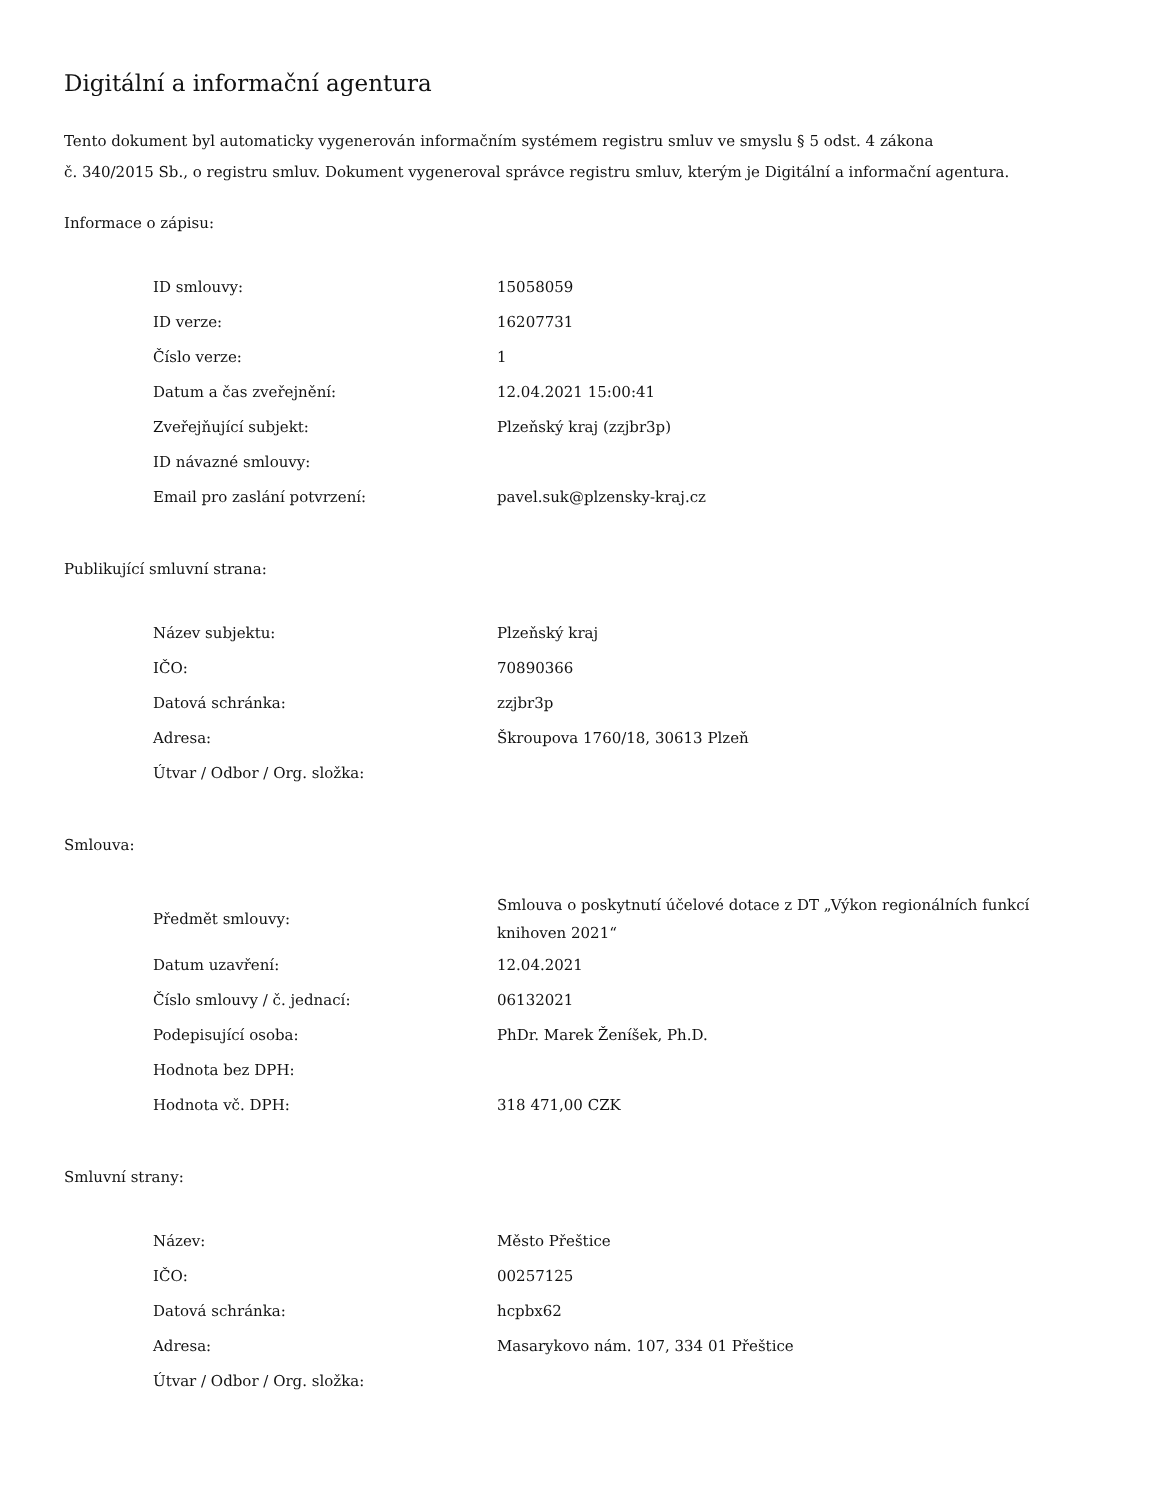Digitální a informační agentura
Tento dokument byl automaticky vygenerován informačním systémem registru smluv ve smyslu § 5 odst. 4 zákona
č. 340/2015 Sb., o registru smluv. Dokument vygeneroval správce registru smluv, kterým je Digitální a informační agentura.
Informace o zápisu:
| ID smlouvy: | 15058059 |
| ID verze: | 16207731 |
| Číslo verze: | 1 |
| Datum a čas zveřejnění: | 12.04.2021 15:00:41 |
| Zveřejňující subjekt: | Plzeňský kraj (zzjbr3p) |
| ID návazné smlouvy: | |
| Email pro zaslání potvrzení: | pavel.suk@plzensky-kraj.cz |
Publikující smluvní strana:
| Název subjektu: | Plzeňský kraj |
| IČO: | 70890366 |
| Datová schránka: | zzjbr3p |
| Adresa: | Škroupova 1760/18, 30613 Plzeň |
| Útvar / Odbor / Org. složka: | |
Smlouva:
| Předmět smlouvy: | Smlouva o poskytnutí účelové dotace z DT „Výkon regionálních funkcí knihoven 2021“ |
| Datum uzavření: | 12.04.2021 |
| Číslo smlouvy / č. jednací: | 06132021 |
| Podepisující osoba: | PhDr. Marek Ženíšek, Ph.D. |
| Hodnota bez DPH: | |
| Hodnota vč. DPH: | 318 471,00 CZK |
Smluvní strany:
| Název: | Město Přeštice |
| IČO: | 00257125 |
| Datová schránka: | hcpbx62 |
| Adresa: | Masarykovo nám. 107, 334 01 Přeštice |
| Útvar / Odbor / Org. složka: | |